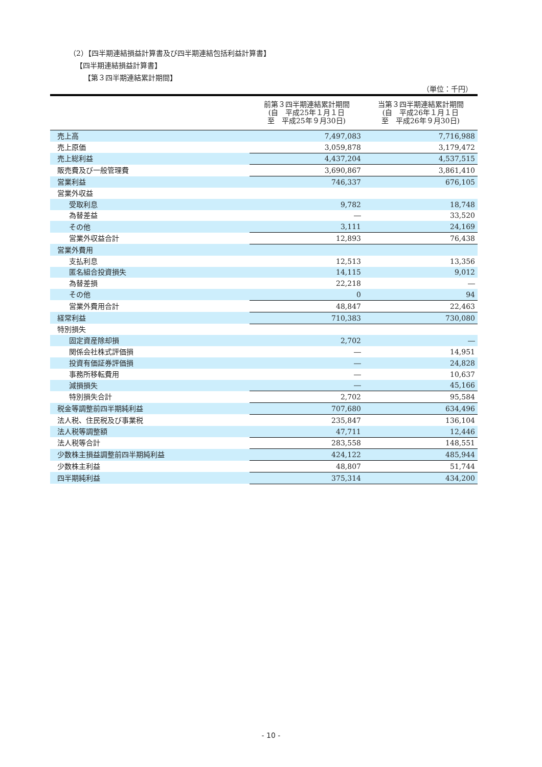（2）【四半期連結損益計算書及び四半期連結包括利益計算書】
【四半期連結損益計算書】
【第３四半期連結累計期間】
（単位：千円）
| | 前第３四半期連結累計期間 (自 平成25年１月１日 至 平成25年９月30日) | 当第３四半期連結累計期間 (自 平成26年１月１日 至 平成26年９月30日) |
| --- | --- | --- |
| 売上高 | 7,497,083 | 7,716,988 |
| 売上原価 | 3,059,878 | 3,179,472 |
| 売上総利益 | 4,437,204 | 4,537,515 |
| 販売費及び一般管理費 | 3,690,867 | 3,861,410 |
| 営業利益 | 746,337 | 676,105 |
| 営業外収益 | | |
| 受取利息 | 9,782 | 18,748 |
| 為替差益 | ― | 33,520 |
| その他 | 3,111 | 24,169 |
| 営業外収益合計 | 12,893 | 76,438 |
| 営業外費用 | | |
| 支払利息 | 12,513 | 13,356 |
| 匿名組合投資損失 | 14,115 | 9,012 |
| 為替差損 | 22,218 | ― |
| その他 | 0 | 94 |
| 営業外費用合計 | 48,847 | 22,463 |
| 経常利益 | 710,383 | 730,080 |
| 特別損失 | | |
| 固定資産除却損 | 2,702 | ― |
| 関係会社株式評価損 | ― | 14,951 |
| 投資有価証券評価損 | ― | 24,828 |
| 事務所移転費用 | ― | 10,637 |
| 減損損失 | ― | 45,166 |
| 特別損失合計 | 2,702 | 95,584 |
| 税金等調整前四半期純利益 | 707,680 | 634,496 |
| 法人税、住民税及び事業税 | 235,847 | 136,104 |
| 法人税等調整額 | 47,711 | 12,446 |
| 法人税等合計 | 283,558 | 148,551 |
| 少数株主損益調整前四半期純利益 | 424,122 | 485,944 |
| 少数株主利益 | 48,807 | 51,744 |
| 四半期純利益 | 375,314 | 434,200 |
- 10 -